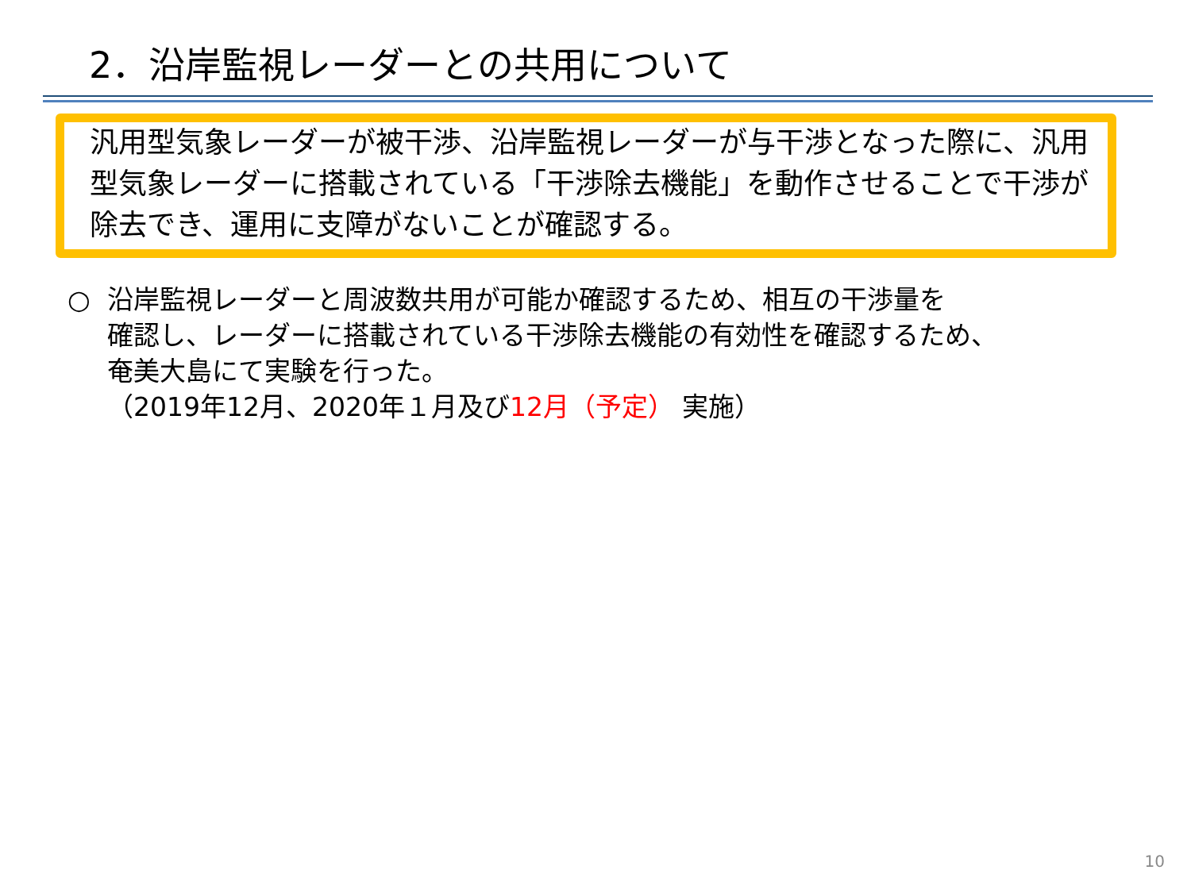2．沿岸監視レーダーとの共用について
汎用型気象レーダーが被干渉、沿岸監視レーダーが与干渉となった際に、汎用型気象レーダーに搭載されている「干渉除去機能」を動作させることで干渉が除去でき、運用に支障がないことが確認する。
○ 沿岸監視レーダーと周波数共用が可能か確認するため、相互の干渉量を
確認し、レーダーに搭載されている干渉除去機能の有効性を確認するため、
奄美大島にて実験を行った。
（2019年12月、2020年１月及び12月（予定） 実施）
10